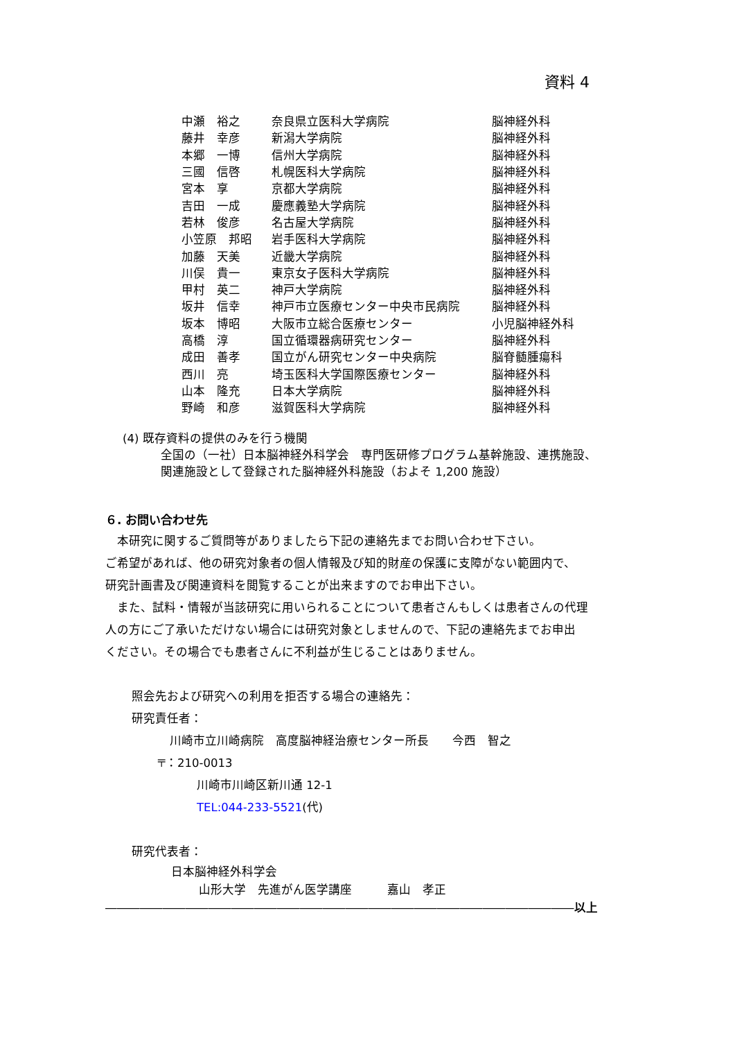資料 4
| 中瀬 裕之 | 奈良県立医科大学病院 | 脳神経外科 |
| 藤井 幸彦 | 新潟大学病院 | 脳神経外科 |
| 本郷 一博 | 信州大学病院 | 脳神経外科 |
| 三國 信啓 | 札幌医科大学病院 | 脳神経外科 |
| 宮本 享 | 京都大学病院 | 脳神経外科 |
| 吉田 一成 | 慶應義塾大学病院 | 脳神経外科 |
| 若林 俊彦 | 名古屋大学病院 | 脳神経外科 |
| 小笠原 邦昭 | 岩手医科大学病院 | 脳神経外科 |
| 加藤 天美 | 近畿大学病院 | 脳神経外科 |
| 川俣 貴一 | 東京女子医科大学病院 | 脳神経外科 |
| 甲村 英二 | 神戸大学病院 | 脳神経外科 |
| 坂井 信幸 | 神戸市立医療センター中央市民病院 | 脳神経外科 |
| 坂本 博昭 | 大阪市立総合医療センター | 小児脳神経外科 |
| 高橋 淳 | 国立循環器病研究センター | 脳神経外科 |
| 成田 善孝 | 国立がん研究センター中央病院 | 脳脊髄腫瘍科 |
| 西川 亮 | 埼玉医科大学国際医療センター | 脳神経外科 |
| 山本 隆充 | 日本大学病院 | 脳神経外科 |
| 野崎 和彦 | 滋賀医科大学病院 | 脳神経外科 |
(4) 既存資料の提供のみを行う機関
全国の（一社）日本脳神経外科学会　専門医研修プログラム基幹施設、連携施設、
関連施設として登録された脳神経外科施設（およそ 1,200 施設）
６. お問い合わせ先
　本研究に関するご質問等がありましたら下記の連絡先までお問い合わせ下さい。
ご希望があれば、他の研究対象者の個人情報及び知的財産の保護に支障がない範囲内で、
研究計画書及び関連資料を閲覧することが出来ますのでお申出下さい。
　また、試料・情報が当該研究に用いられることについて患者さんもしくは患者さんの代理
人の方にご了承いただけない場合には研究対象としませんので、下記の連絡先までお申出
ください。その場合でも患者さんに不利益が生じることはありません。
照会先および研究への利用を拒否する場合の連絡先：
研究責任者：
川崎市立川崎病院　高度脳神経治療センター所長　　今西　智之
〒：210-0013
川崎市川崎区新川通 12-1
TEL:044-233-5521(代)
研究代表者：
日本脳神経外科学会
山形大学　先進がん医学講座　　　嘉山　孝正
―――――――――――――――――――――――――――――――――――――――――以上